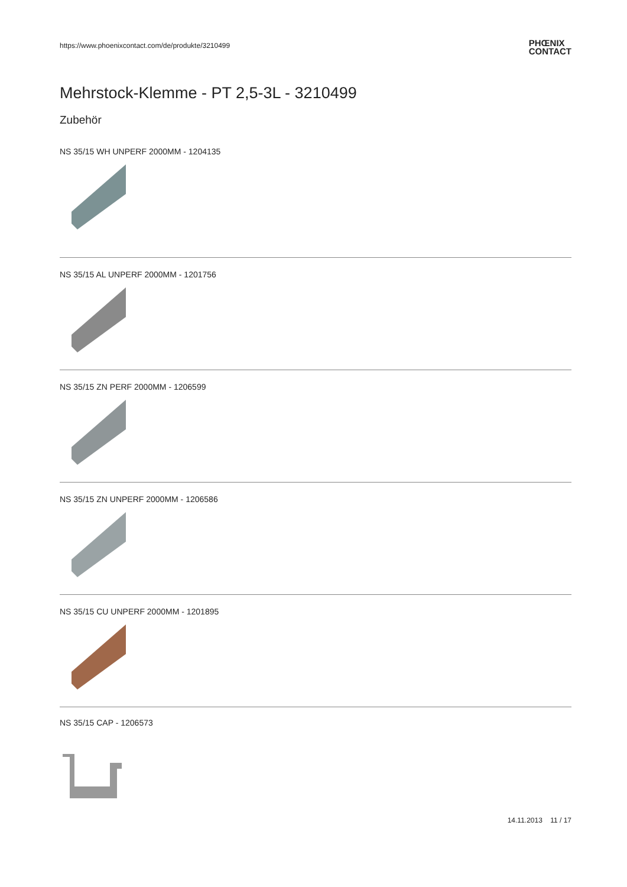https://www.phoenixcontact.com/de/produkte/3210499
PHŒNIX
CONTACT
Mehrstock-Klemme - PT 2,5-3L - 3210499
Zubehör
NS 35/15 WH UNPERF 2000MM - 1204135
NS 35/15 AL UNPERF 2000MM - 1201756
NS 35/15 ZN PERF 2000MM - 1206599
NS 35/15 ZN UNPERF 2000MM - 1206586
NS 35/15 CU UNPERF 2000MM - 1201895
NS 35/15 CAP - 1206573
14.11.2013 11 / 17